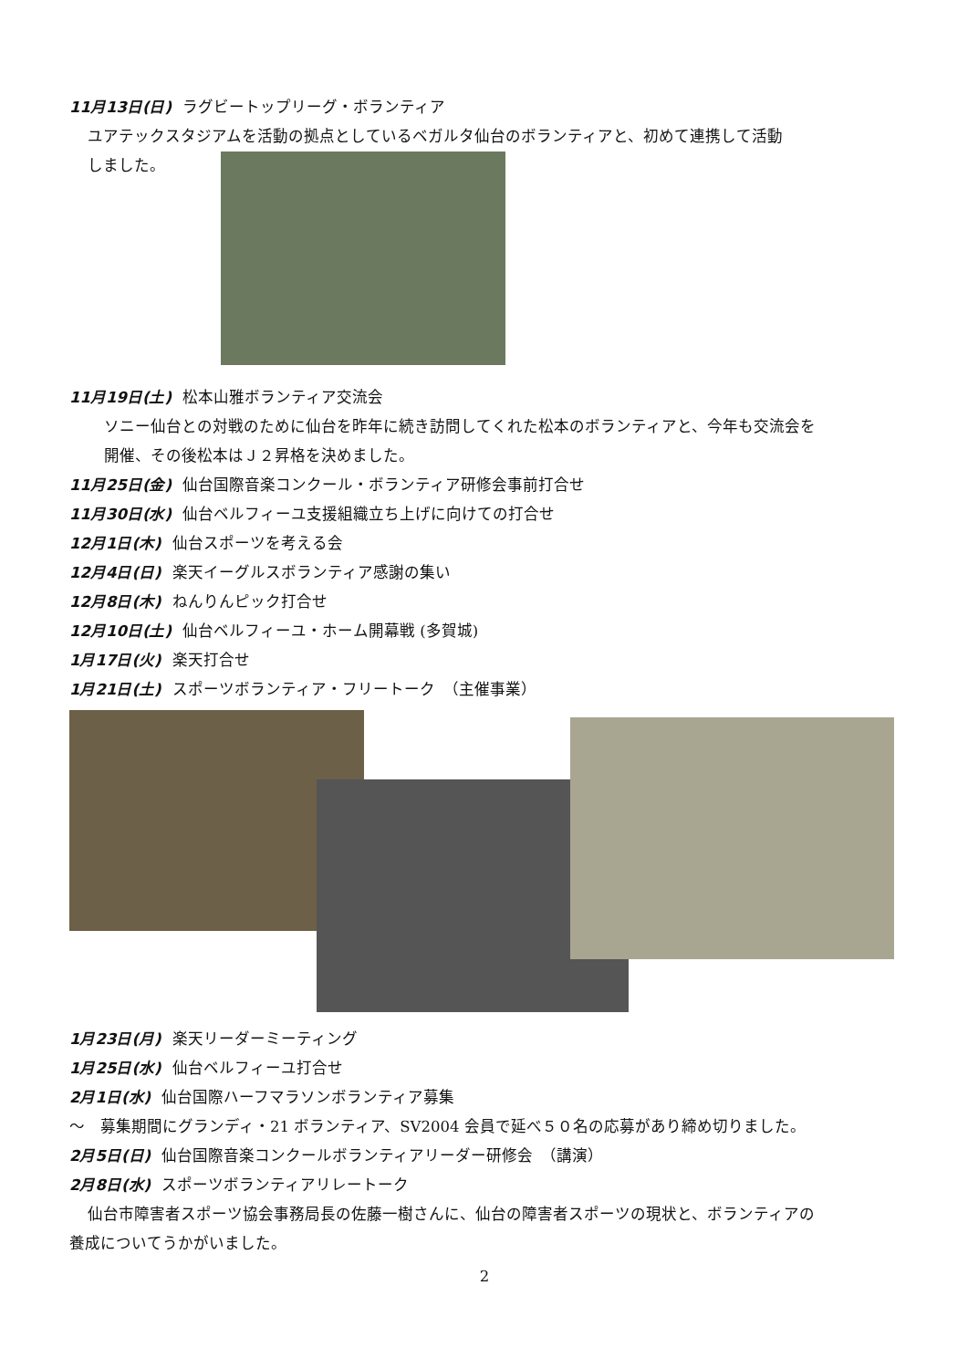11月13日(日) ラグビートップリーグ・ボランティア
ユアテックスタジアムを活動の拠点としているベガルタ仙台のボランティアと、初めて連携して活動
しました。
11月19日(土) 松本山雅ボランティア交流会
ソニー仙台との対戦のために仙台を昨年に続き訪問してくれた松本のボランティアと、今年も交流会を
開催、その後松本はＪ２昇格を決めました。
11月25日(金) 仙台国際音楽コンクール・ボランティア研修会事前打合せ
11月30日(水) 仙台ベルフィーユ支援組織立ち上げに向けての打合せ
12月1日(木) 仙台スポーツを考える会
12月4日(日) 楽天イーグルスボランティア感謝の集い
12月8日(木) ねんりんピック打合せ
12月10日(土) 仙台ベルフィーユ・ホーム開幕戦 (多賀城)
1月17日(火) 楽天打合せ
1月21日(土) スポーツボランティア・フリートーク　（主催事業）
1月23日(月) 楽天リーダーミーティング
1月25日(水) 仙台ベルフィーユ打合せ
2月1日(水) 仙台国際ハーフマラソンボランティア募集
～　募集期間にグランディ・21 ボランティア、SV2004 会員で延べ５０名の応募があり締め切りました。
2月5日(日) 仙台国際音楽コンクールボランティアリーダー研修会　（講演）
2月8日(水) スポーツボランティアリレートーク
仙台市障害者スポーツ協会事務局長の佐藤一樹さんに、仙台の障害者スポーツの現状と、ボランティアの
養成についてうかがいました。
2